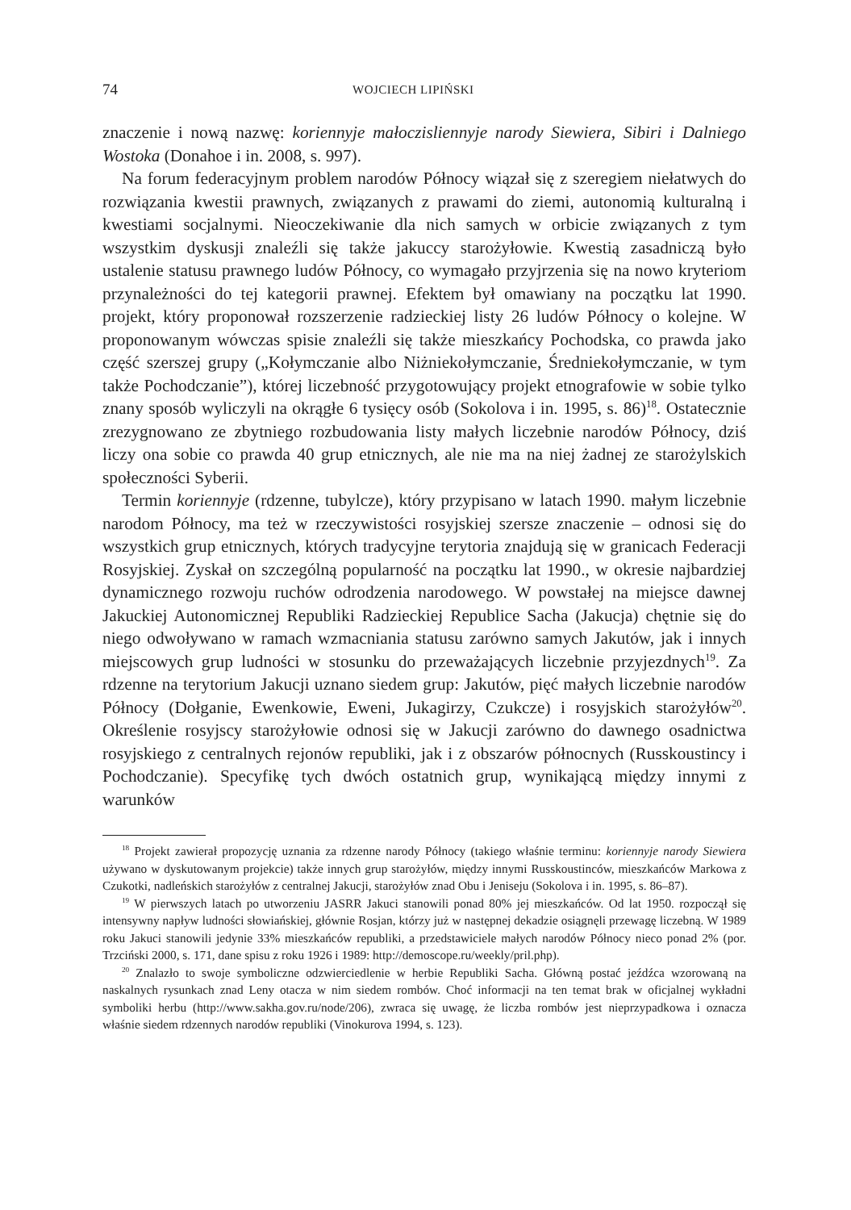74 WOJCIECH LIPIŃSKI
znaczenie i nową nazwę: koriennyje małoczisliennyje narody Siewiera, Sibiri i Dalniego Wostoka (Donahoe i in. 2008, s. 997).
Na forum federacyjnym problem narodów Północy wiązał się z szeregiem niełatwych do rozwiązania kwestii prawnych, związanych z prawami do ziemi, autonomią kulturalną i kwestiami socjalnymi. Nieoczekiwanie dla nich samych w orbicie związanych z tym wszystkim dyskusji znaleźli się także jakuccy starożyłowie. Kwestią zasadniczą było ustalenie statusu prawnego ludów Północy, co wymagało przyjrzenia się na nowo kryteriom przynależności do tej kategorii prawnej. Efektem był omawiany na początku lat 1990. projekt, który proponował rozszerzenie radzieckiej listy 26 ludów Północy o kolejne. W proponowanym wówczas spisie znaleźli się także mieszkańcy Pochodska, co prawda jako część szerszej grupy („Kołymczanie albo Niżniekołymczanie, Średniekołymczanie, w tym także Pochodczanie”), której liczebność przygotowujący projekt etnografowie w sobie tylko znany sposób wyliczyli na okrągłe 6 tysięcy osób (Sokolova i in. 1995, s. 86)<sup>18</sup>. Ostatecznie zrezygnowano ze zbytniego rozbudowania listy małych liczebnie narodów Północy, dziś liczy ona sobie co prawda 40 grup etnicznych, ale nie ma na niej żadnej ze starożylskich społeczności Syberii.
Termin koriennyje (rdzenne, tubylcze), który przypisano w latach 1990. małym liczebnie narodom Północy, ma też w rzeczywistości rosyjskiej szersze znaczenie – odnosi się do wszystkich grup etnicznych, których tradycyjne terytoria znajdują się w granicach Federacji Rosyjskiej. Zyskał on szczególną popularność na początku lat 1990., w okresie najbardziej dynamicznego rozwoju ruchów odrodzenia narodowego. W powstałej na miejsce dawnej Jakuckiej Autonomicznej Republiki Radzieckiej Republice Sacha (Jakucja) chętnie się do niego odwoływano w ramach wzmacniania statusu zarówno samych Jakutów, jak i innych miejscowych grup ludności w stosunku do przeważających liczebnie przyjezdnych<sup>19</sup>. Za rdzenne na terytorium Jakucji uznano siedem grup: Jakutów, pięć małych liczebnie narodów Północy (Dołganie, Ewenkowie, Eweni, Jukagirzy, Czukcze) i rosyjskich starożyłów<sup>20</sup>. Określenie rosyjscy starożyłowie odnosi się w Jakucji zarówno do dawnego osadnictwa rosyjskiego z centralnych rejonów republiki, jak i z obszarów północnych (Russkoustincy i Pochodczanie). Specyfikę tych dwóch ostatnich grup, wynikającą między innymi z warunków
<sup>18</sup> Projekt zawierał propozycję uznania za rdzenne narody Północy (takiego właśnie terminu: koriennyje narody Siewiera używano w dyskutowanym projekcie) także innych grup starożyłów, między innymi Russkoustinców, mieszkańców Markowa z Czukotki, nadleńskich starożyłów z centralnej Jakucji, starożyłów znad Obu i Jeniseju (Sokolova i in. 1995, s. 86–87).
<sup>19</sup> W pierwszych latach po utworzeniu JASRR Jakuci stanowili ponad 80% jej mieszkańców. Od lat 1950. rozpoczął się intensywny napływ ludności słowiańskiej, głównie Rosjan, którzy już w następnej dekadzie osiągnęli przewagę liczebną. W 1989 roku Jakuci stanowili jedynie 33% mieszkańców republiki, a przedstawiciele małych narodów Północy nieco ponad 2% (por. Trzciński 2000, s. 171, dane spisu z roku 1926 i 1989: http://demoscope.ru/weekly/pril.php).
<sup>20</sup> Znalazło to swoje symboliczne odzwierciedlenie w herbie Republiki Sacha. Główną postać jeźdźca wzorowaną na naskalnych rysunkach znad Leny otacza w nim siedem rombów. Choć informacji na ten temat brak w oficjalnej wykładni symboliki herbu (http://www.sakha.gov.ru/node/206), zwraca się uwagę, że liczba rombów jest nieprzypadkowa i oznacza właśnie siedem rdzennych narodów republiki (Vinokurova 1994, s. 123).